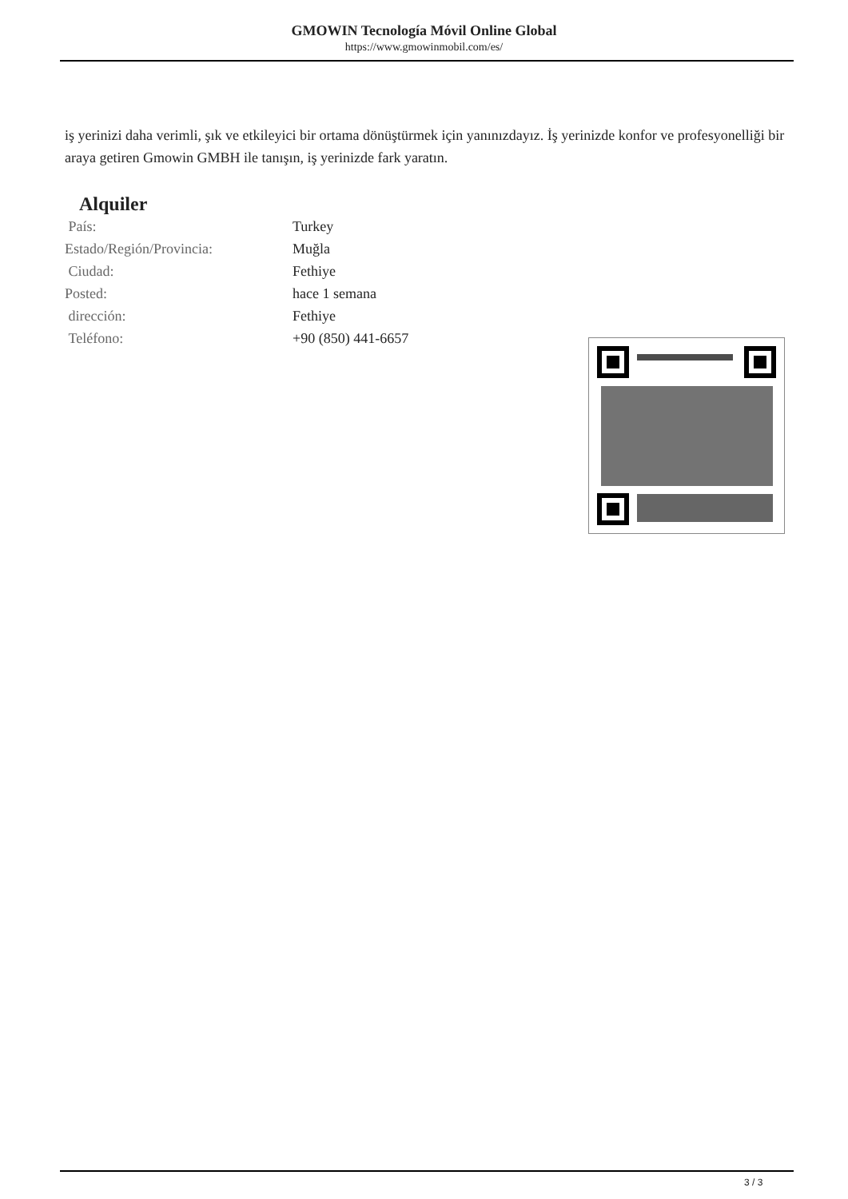GMOWIN Tecnología Móvil Online Global
https://www.gmowinmobil.com/es/
iş yerinizi daha verimli, şık ve etkileyici bir ortama dönüştürmek için yanınızdayız. İş yerinizde konfor ve profesyonelliği bir araya getiren Gmowin GMBH ile tanışın, iş yerinizde fark yaratın.
Alquiler
| País: | Turkey |
| Estado/Región/Provincia: | Muğla |
| Ciudad: | Fethiye |
| Posted: | hace 1 semana |
| dirección: | Fethiye |
| Teléfono: | +90 (850) 441-6657 |
3 / 3